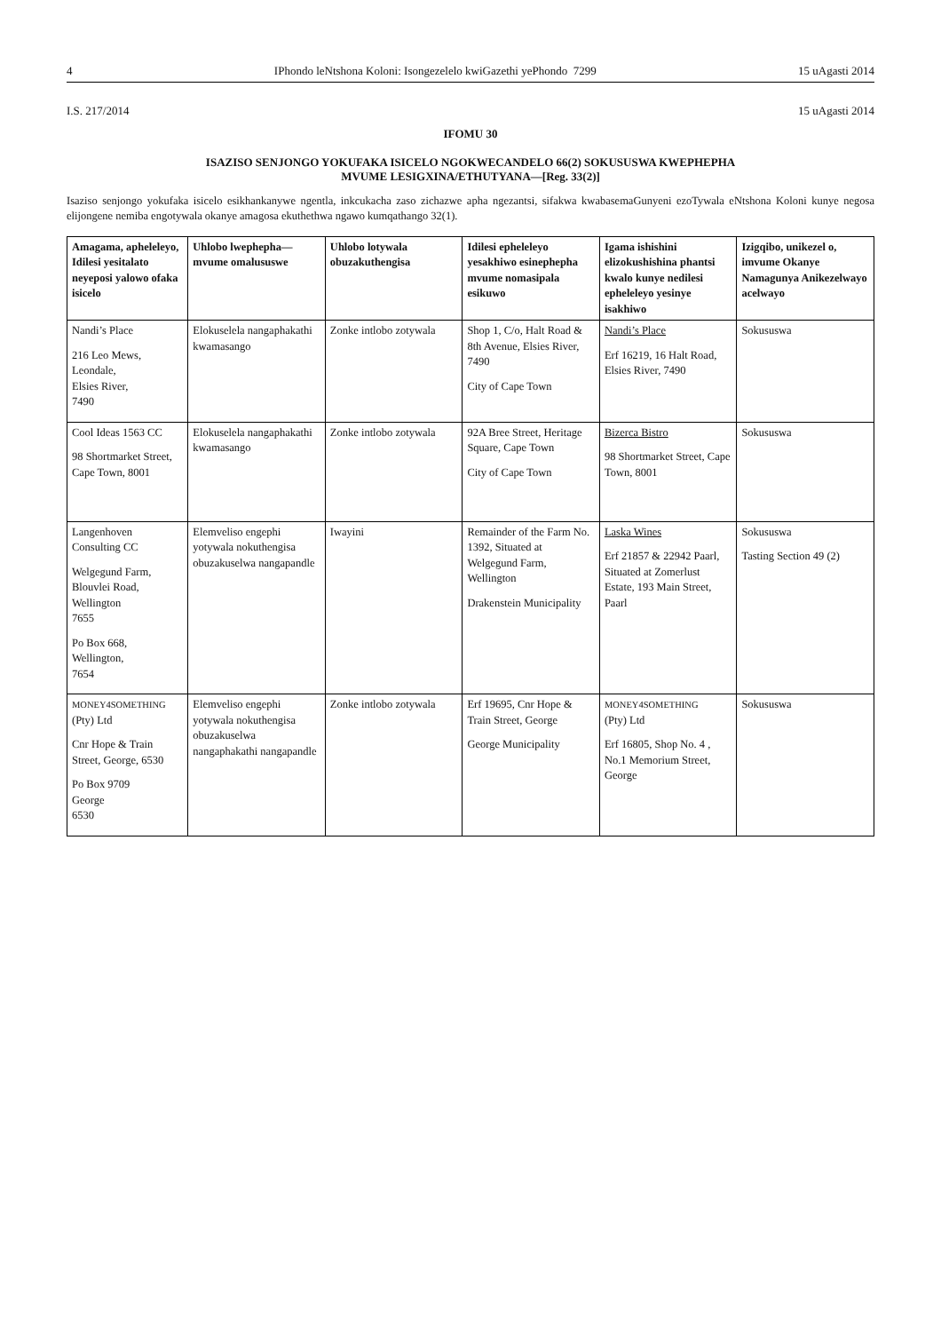4 IPhondo leNtshona Koloni: Isongezelelo kwiGazethi yePhondo 7299 15 uAgasti 2014
I.S. 217/2014 15 uAgasti 2014
IFOMU 30
ISAZISO SENJONGO YOKUFAKA ISICELO NGOKWECANDELO 66(2) SOKUSUSWA KWEPHEPHA
MVUME LESIGXINA/ETHUTYANA—[Reg. 33(2)]
Isaziso senjongo yokufaka isicelo esikhankanywe ngentla, inkcukacha zaso zichazwe apha ngezantsi, sifakwa kwabasemaGunyeni ezoTywala eNtshona Koloni kunye negosa elijongene nemiba engotywala okanye amagosa ekuthethwa ngawo kumqathango 32(1).
| Amagama, apheleleyo, Idilesi yesitalato neyeposi yalowo ofaka isicelo | Uhlobo lwephepha—mvume omalususwe | Uhlobo lotywala obuzakuthengisa | Idilesi epheleleyo yesakhiwo esinephepha mvume nomasipala esikuwo | Igama ishishini elizokushishina phantsi kwalo kunye nedilesi epheleleyo yesinye isakhiwo | Izigqibo, unikezel o, imvume Okanye Namagunya Anikezelwayo acelwayo |
| --- | --- | --- | --- | --- | --- |
| Nandi’s Place 216 Leo Mews, Leondale, Elsies River, 7490 | Elokuselela nangaphakathi kwamasango | Zonke intlobo zotywala | Shop 1, C/o, Halt Road & 8th Avenue, Elsies River, 7490 City of Cape Town | Nandi’s Place Erf 16219, 16 Halt Road, Elsies River, 7490 | Sokususwa |
| Cool Ideas 1563 CC 98 Shortmarket Street, Cape Town, 8001 | Elokuselela nangaphakathi kwamasango | Zonke intlobo zotywala | 92A Bree Street, Heritage Square, Cape Town City of Cape Town | Bizerca Bistro 98 Shortmarket Street, Cape Town, 8001 | Sokususwa |
| Langenhoven Consulting CC Welgegund Farm, Blouvlei Road, Wellington 7655 Po Box 668, Wellington, 7654 | Elemveliso engephi yotywala nokuthengisa obuzakuselwa nangapandle | Iwayini | Remainder of the Farm No. 1392, Situated at Welgegund Farm, Wellington Drakenstein Municipality | Laska Wines Erf 21857 & 22942 Paarl, Situated at Zomerlust Estate, 193 Main Street, Paarl | Sokususwa Tasting Section 49 (2) |
| MONEY4SOMETHING (Pty) Ltd Cnr Hope & Train Street, George, 6530 Po Box 9709 George 6530 | Elemveliso engephi yotywala nokuthengisa obuzakuselwa nangaphakathi nangapandle | Zonke intlobo zotywala | Erf 19695, Cnr Hope & Train Street, George George Municipality | MONEY4SOMETHING (Pty) Ltd Erf 16805, Shop No. 4 , No.1 Memorium Street, George | Sokususwa |